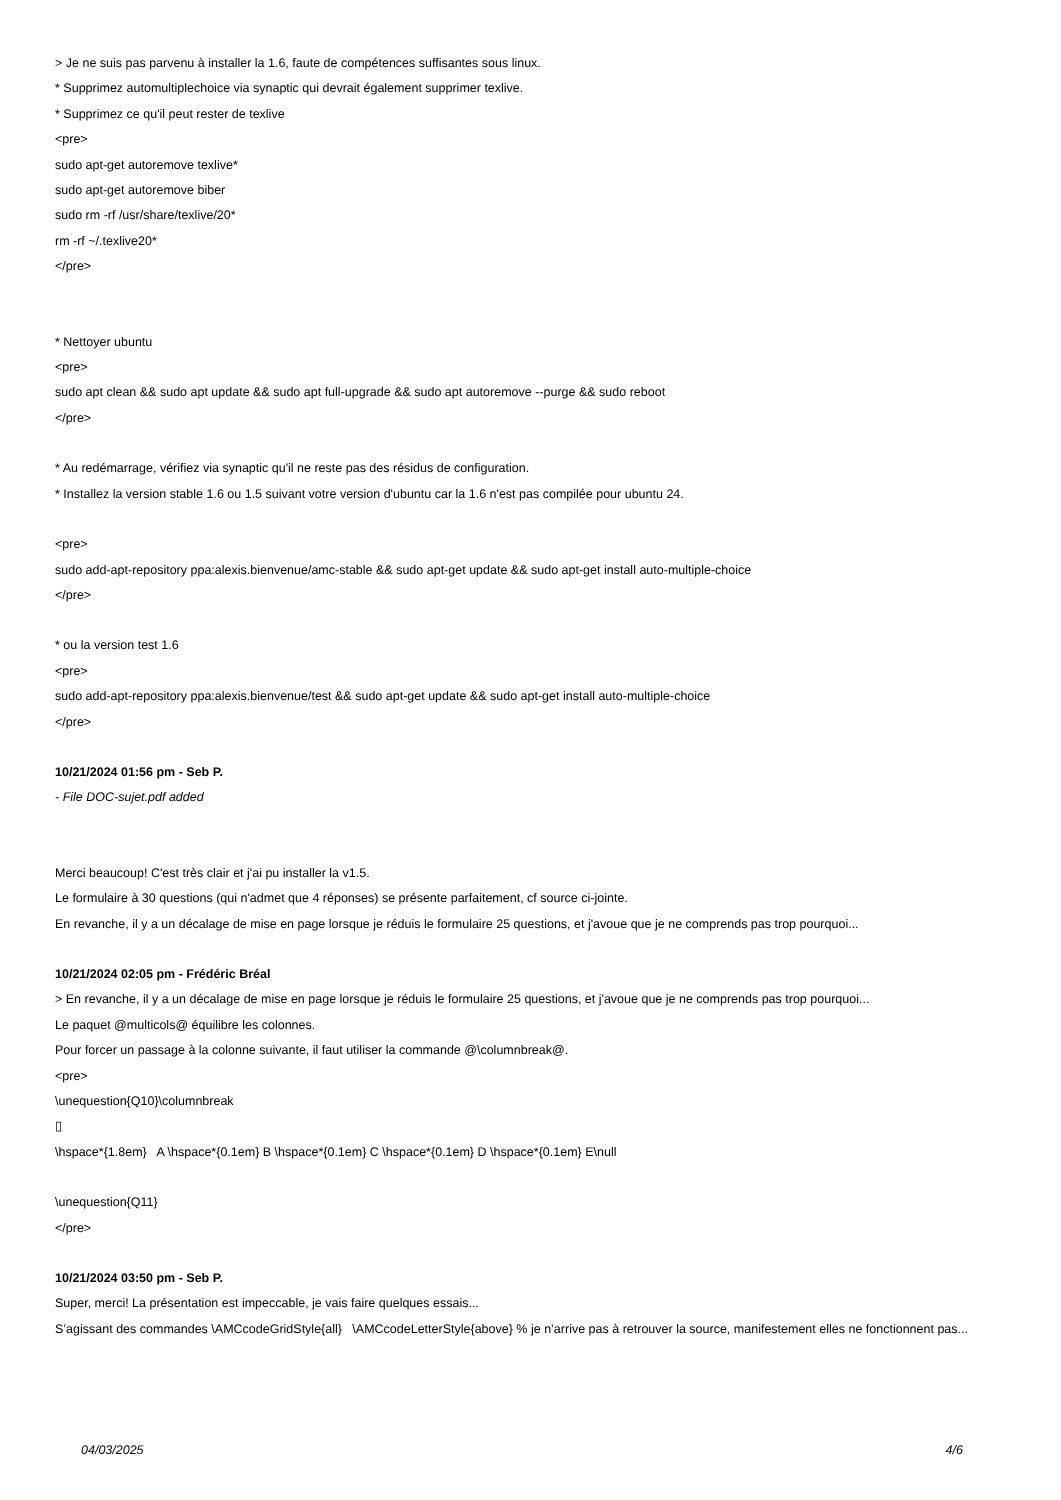> Je ne suis pas parvenu à installer la 1.6, faute de compétences suffisantes sous linux.
* Supprimez automultiplechoice via synaptic qui devrait également supprimer texlive.
* Supprimez ce qu'il peut rester de texlive
<pre>
sudo apt-get autoremove texlive*
sudo apt-get autoremove biber
sudo rm -rf /usr/share/texlive/20*
rm -rf ~/.texlive20*
</pre>
* Nettoyer ubuntu
<pre>
sudo apt clean && sudo apt update && sudo apt full-upgrade && sudo apt autoremove --purge && sudo reboot
</pre>
* Au redémarrage, vérifiez via synaptic qu'il ne reste pas des résidus de configuration.
* Installez la version stable 1.6 ou 1.5 suivant votre version d'ubuntu car la 1.6 n'est pas compilée pour ubuntu 24.
<pre>
sudo add-apt-repository ppa:alexis.bienvenue/amc-stable && sudo apt-get update && sudo apt-get install auto-multiple-choice
</pre>
* ou la version test 1.6
<pre>
sudo add-apt-repository ppa:alexis.bienvenue/test && sudo apt-get update && sudo apt-get install auto-multiple-choice
</pre>
10/21/2024 01:56 pm - Seb P.
- File DOC-sujet.pdf added
Merci beaucoup! C'est très clair et j'ai pu installer la v1.5.
Le formulaire à 30 questions (qui n'admet que 4 réponses) se présente parfaitement, cf source ci-jointe.
En revanche, il y a un décalage de mise en page lorsque je réduis le formulaire 25 questions, et j'avoue que je ne comprends pas trop pourquoi...
10/21/2024 02:05 pm - Frédéric Bréal
> En revanche, il y a un décalage de mise en page lorsque je réduis le formulaire 25 questions, et j'avoue que je ne comprends pas trop pourquoi...
Le paquet @multicols@ équilibre les colonnes.
Pour forcer un passage à la colonne suivante, il faut utiliser la commande @\columnbreak@.
<pre>
\unequestion{Q10}\columnbreak
▯
\hspace*{1.8em} A \hspace*{0.1em} B \hspace*{0.1em} C \hspace*{0.1em} D \hspace*{0.1em} E\null
\unequestion{Q11}
</pre>
10/21/2024 03:50 pm - Seb P.
Super, merci! La présentation est impeccable, je vais faire quelques essais...
S’agissant des commandes \AMCcodeGridStyle{all} \AMCcodeLetterStyle{above} % je n’arrive pas à retrouver la source, manifestement elles ne fonctionnent pas...
04/03/2025 4/6